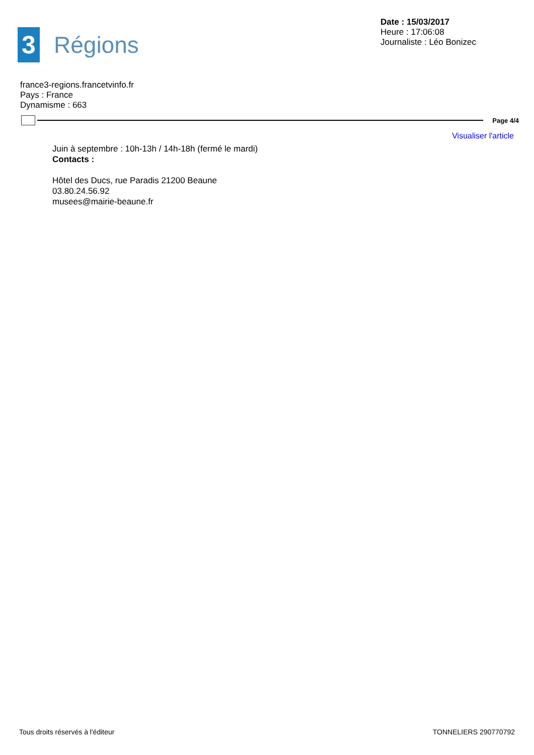3
Régions
Date : 15/03/2017
Heure : 17:06:08
Journaliste : Léo Bonizec
france3-regions.francetvinfo.fr
Pays : France
Dynamisme : 663
Page 4/4
Visualiser l'article
Juin à septembre : 10h-13h / 14h-18h (fermé le mardi)
Contacts :
Hôtel des Ducs, rue Paradis 21200 Beaune
03.80.24.56.92
musees@mairie-beaune.fr
Tous droits réservés à l'éditeur TONNELIERS 290770792